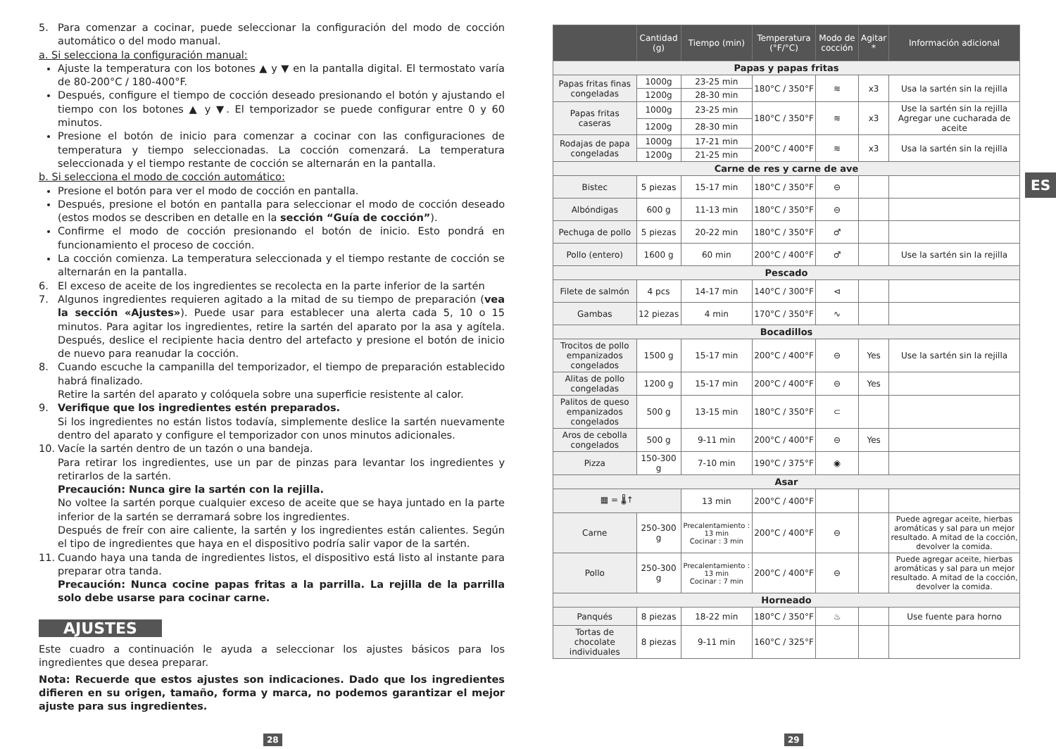5. Para comenzar a cocinar, puede seleccionar la configuración del modo de cocción automático o del modo manual.
a. Si selecciona la configuración manual:
Ajuste la temperatura con los botones ▲ y ▼ en la pantalla digital. El termostato varía de 80-200°C / 180-400°F.
Después, configure el tiempo de cocción deseado presionando el botón y ajustando el tiempo con los botones ▲ y ▼. El temporizador se puede configurar entre 0 y 60 minutos.
Presione el botón de inicio para comenzar a cocinar con las configuraciones de temperatura y tiempo seleccionadas. La cocción comenzará. La temperatura seleccionada y el tiempo restante de cocción se alternarán en la pantalla.
b. Si selecciona el modo de cocción automático:
Presione el botón para ver el modo de cocción en pantalla.
Después, presione el botón en pantalla para seleccionar el modo de cocción deseado (estos modos se describen en detalle en la sección “Guía de cocción”).
Confirme el modo de cocción presionando el botón de inicio. Esto pondrá en funcionamiento el proceso de cocción.
La cocción comienza. La temperatura seleccionada y el tiempo restante de cocción se alternarán en la pantalla.
6. El exceso de aceite de los ingredientes se recolecta en la parte inferior de la sartén
7. Algunos ingredientes requieren agitado a la mitad de su tiempo de preparación (vea la sección «Ajustes»). Puede usar para establecer una alerta cada 5, 10 o 15 minutos. Para agitar los ingredientes, retire la sartén del aparato por la asa y agítela. Después, deslice el recipiente hacia dentro del artefacto y presione el botón de inicio de nuevo para reanudar la cocción.
8. Cuando escuche la campanilla del temporizador, el tiempo de preparación establecido habrá finalizado.
Retire la sartén del aparato y colóquela sobre una superficie resistente al calor.
9. Verifique que los ingredientes estén preparados.
Si los ingredientes no están listos todavía, simplemente deslice la sartén nuevamente dentro del aparato y configure el temporizador con unos minutos adicionales.
10. Vacíe la sartén dentro de un tazón o una bandeja.
Para retirar los ingredientes, use un par de pinzas para levantar los ingredientes y retirarlos de la sartén.
Precaución: Nunca gire la sartén con la rejilla.
No voltee la sartén porque cualquier exceso de aceite que se haya juntado en la parte inferior de la sartén se derramará sobre los ingredientes.
Después de freír con aire caliente, la sartén y los ingredientes están calientes. Según el tipo de ingredientes que haya en el dispositivo podría salir vapor de la sartén.
11. Cuando haya una tanda de ingredientes listos, el dispositivo está listo al instante para preparar otra tanda.
Precaución: Nunca cocine papas fritas a la parrilla. La rejilla de la parrilla solo debe usarse para cocinar carne.
AJUSTES
Este cuadro a continuación le ayuda a seleccionar los ajustes básicos para los ingredientes que desea preparar.
Nota: Recuerde que estos ajustes son indicaciones. Dado que los ingredientes difieren en su origen, tamaño, forma y marca, no podemos garantizar el mejor ajuste para sus ingredientes.
| | Cantidad (g) | Tiempo (min) | Temperatura (°F/°C) | Modo de cocción | Agitar * | Información adicional |
| --- | --- | --- | --- | --- | --- | --- |
| Papas y papas fritas | | | | | | |
| Papas fritas finas congeladas | 1000g | 23-25 min | 180°C / 350°F | ≋ | x3 | Usa la sartén sin la rejilla |
| | 1200g | 28-30 min | | | | |
| Papas fritas caseras | 1000g | 23-25 min | 180°C / 350°F | ≋ | x3 | Use la sartén sin la rejilla Agregar une cucharada de aceite |
| | 1200g | 28-30 min | | | | |
| Rodajas de papa congeladas | 1000g | 17-21 min | 200°C / 400°F | ≋ | x3 | Usa la sartén sin la rejilla |
| | 1200g | 21-25 min | | | | |
| Carne de res y carne de ave | | | | | | |
| Bistec | 5 piezas | 15-17 min | 180°C / 350°F | ⊖ | | |
| Albóndigas | 600 g | 11-13 min | 180°C / 350°F | ⊖ | | |
| Pechuga de pollo | 5 piezas | 20-22 min | 180°C / 350°F | ♂ | | |
| Pollo (entero) | 1600 g | 60 min | 200°C / 400°F | ♂ | | Use la sartén sin la rejilla |
| Pescado | | | | | | |
| Filete de salmón | 4 pcs | 14-17 min | 140°C / 300°F | ⊲ | | |
| Gambas | 12 piezas | 4 min | 170°C / 350°F | ∿ | | |
| Bocadillos | | | | | | |
| Trocitos de pollo empanizados congelados | 1500 g | 15-17 min | 200°C / 400°F | ⊖ | Yes | Use la sartén sin la rejilla |
| Alitas de pollo congeladas | 1200 g | 15-17 min | 200°C / 400°F | ⊖ | Yes | |
| Palitos de queso empanizados congelados | 500 g | 13-15 min | 180°C / 350°F | ⊂ | | |
| Aros de cebolla congelados | 500 g | 9-11 min | 200°C / 400°F | ⊖ | Yes | |
| Pizza | 150-300 g | 7-10 min | 190°C / 375°F | ◉ | | |
| Asar | | | | | | |
| ▦ = 🌡↑ | | 13 min | 200°C / 400°F | | | |
| Carne | 250-300 g | Precalentamiento : 13 min Cocinar : 3 min | 200°C / 400°F | ⊖ | | Puede agregar aceite, hierbas aromáticas y sal para un mejor resultado. A mitad de la cocción, devolver la comida. |
| Pollo | 250-300 g | Precalentamiento : 13 min Cocinar : 7 min | 200°C / 400°F | ⊖ | | Puede agregar aceite, hierbas aromáticas y sal para un mejor resultado. A mitad de la cocción, devolver la comida. |
| Horneado | | | | | | |
| Panqués | 8 piezas | 18-22 min | 180°C / 350°F | ♨ | | Use fuente para horno |
| Tortas de chocolate individuales | 8 piezas | 9-11 min | 160°C / 325°F | | | |
ES
28 29